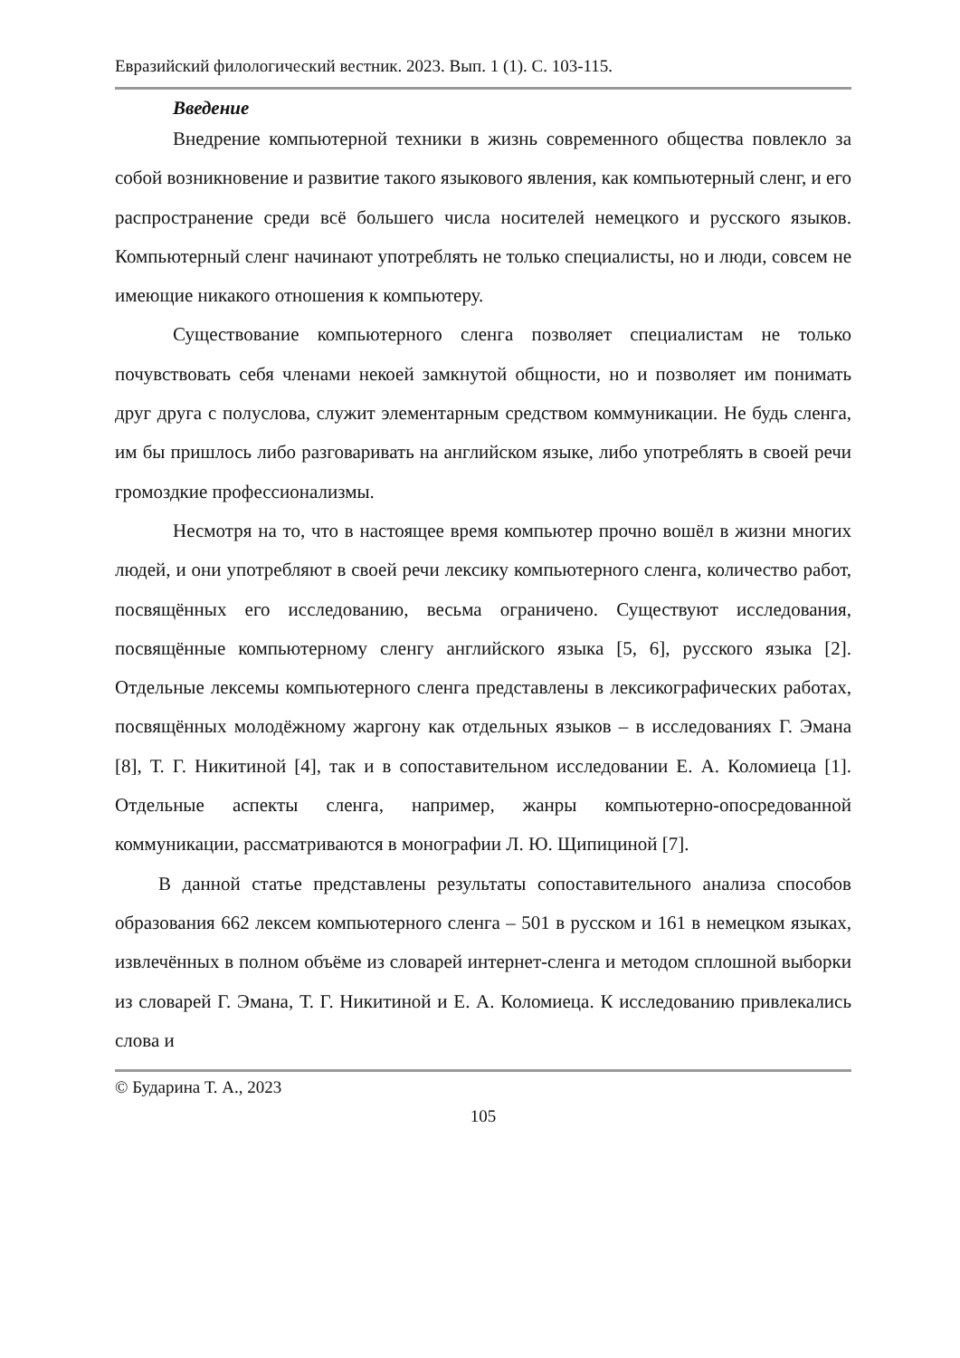Евразийский филологический вестник. 2023. Вып. 1 (1). С. 103-115.
Введение
Внедрение компьютерной техники в жизнь современного общества повлекло за собой возникновение и развитие такого языкового явления, как компьютерный сленг, и его распространение среди всё большего числа носителей немецкого и русского языков. Компьютерный сленг начинают употреблять не только специалисты, но и люди, совсем не имеющие никакого отношения к компьютеру.
Существование компьютерного сленга позволяет специалистам не только почувствовать себя членами некоей замкнутой общности, но и позволяет им понимать друг друга с полуслова, служит элементарным средством коммуникации. Не будь сленга, им бы пришлось либо разговаривать на английском языке, либо употреблять в своей речи громоздкие профессионализмы.
Несмотря на то, что в настоящее время компьютер прочно вошёл в жизни многих людей, и они употребляют в своей речи лексику компьютерного сленга, количество работ, посвящённых его исследованию, весьма ограничено. Существуют исследования, посвящённые компьютерному сленгу английского языка [5, 6], русского языка [2]. Отдельные лексемы компьютерного сленга представлены в лексикографических работах, посвящённых молодёжному жаргону как отдельных языков – в исследованиях Г. Эмана [8], Т. Г. Никитиной [4], так и в сопоставительном исследовании Е. А. Коломиеца [1]. Отдельные аспекты сленга, например, жанры компьютерно-опосредованной коммуникации, рассматриваются в монографии Л. Ю. Щипициной [7].
В данной статье представлены результаты сопоставительного анализа способов образования 662 лексем компьютерного сленга – 501 в русском и 161 в немецком языках, извлечённых в полном объёме из словарей интернет-сленга и методом сплошной выборки из словарей Г. Эмана, Т. Г. Никитиной и Е. А. Коломиеца. К исследованию привлекались слова и
© Бударина Т. А., 2023
105